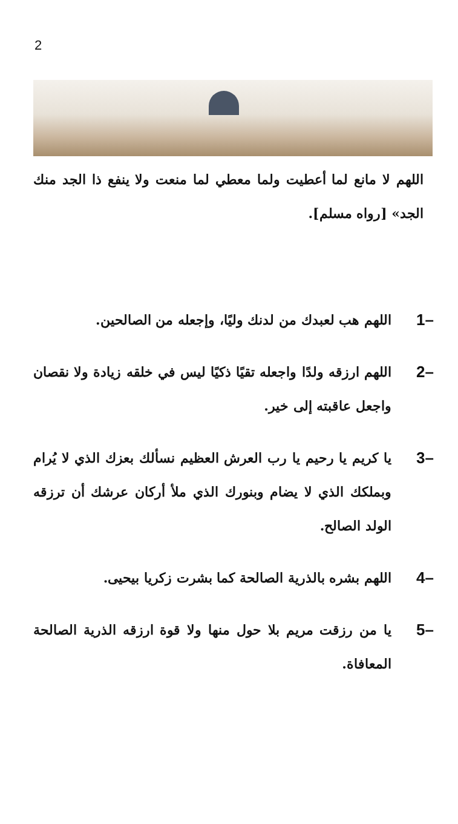2
اللهم لا مانع لما أعطيت ولما معطي لما منعت ولا ينفع ذا الجد منك الجد» [رواه مسلم].
1–
اللهم هب لعبدك من لدنك وليًا، وإجعله من الصالحين.
2–
اللهم ارزقه ولدًا واجعله تقيًا ذكيًا ليس في خلقه زيادة ولا نقصان واجعل عاقبته إلى خير.
3–
يا كريم يا رحيم يا رب العرش العظيم نسألك بعزك الذي لا يُرام وبملكك الذي لا يضام وبنورك الذي ملأ أركان عرشك أن ترزقه الولد الصالح.
4–
اللهم بشره بالذرية الصالحة كما بشرت زكريا بيحيى.
5–
يا من رزقت مريم بلا حول منها ولا قوة ارزقه الذرية الصالحة المعافاة.